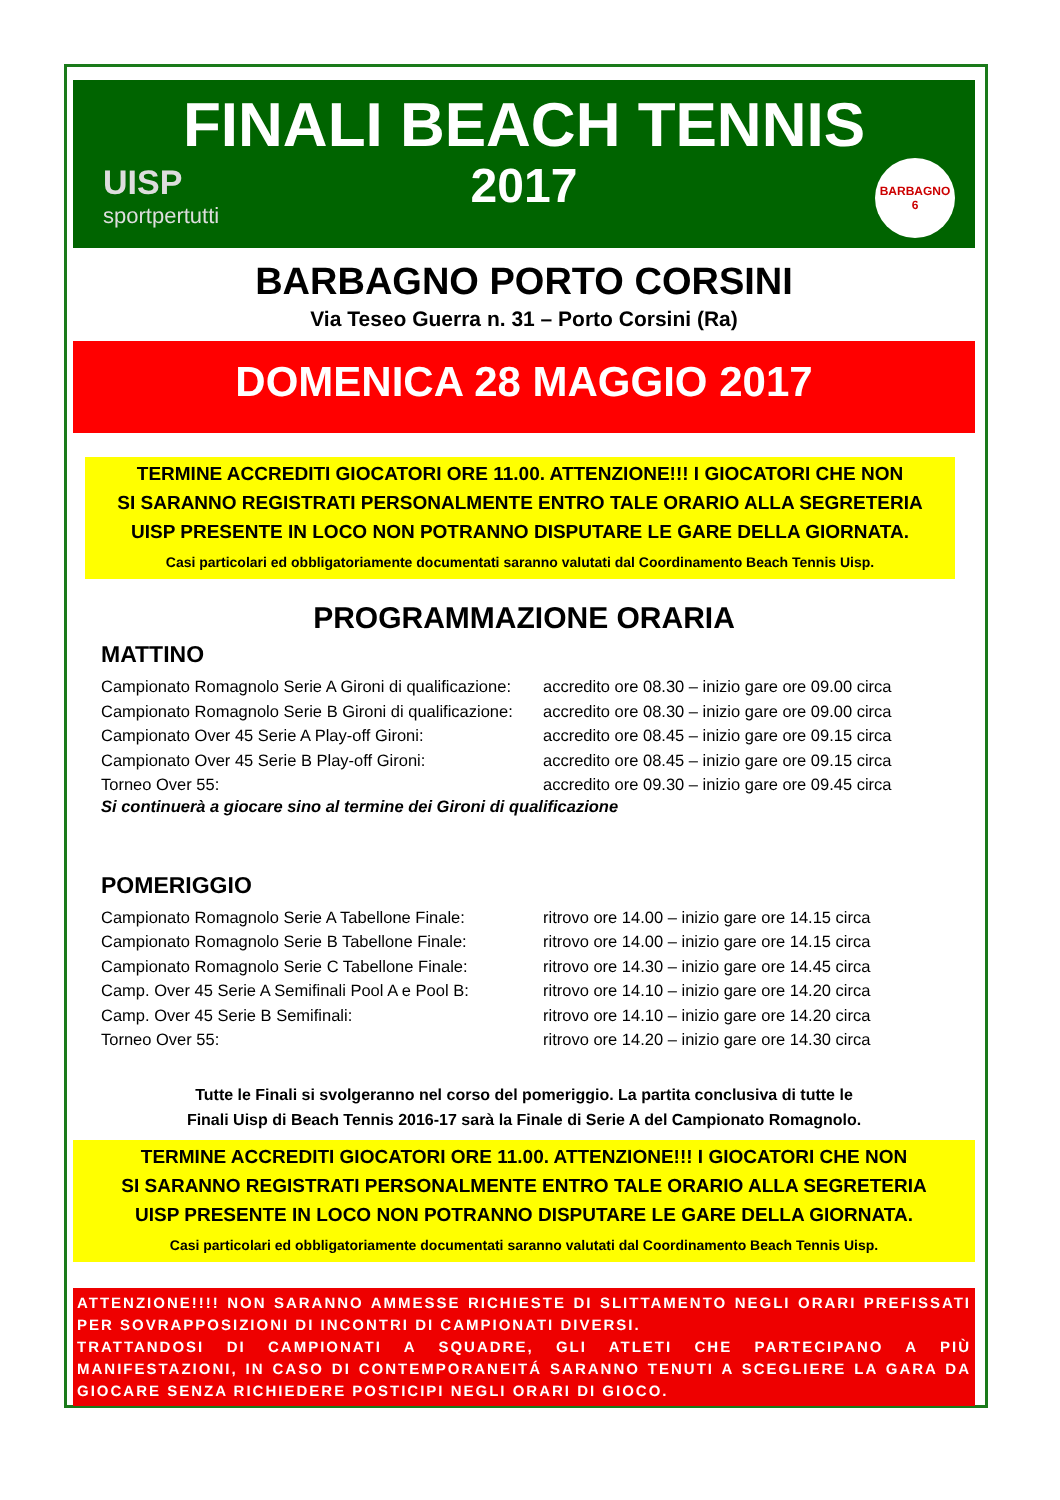FINALI BEACH TENNIS
2017
UISP
sportpertutti
BARBAGNO
6
BARBAGNO PORTO CORSINI
Via Teseo Guerra n. 31 – Porto Corsini (Ra)
DOMENICA 28 MAGGIO 2017
TERMINE ACCREDITI GIOCATORI ORE 11.00. ATTENZIONE!!! I GIOCATORI CHE NON
SI SARANNO REGISTRATI PERSONALMENTE ENTRO TALE ORARIO ALLA SEGRETERIA
UISP PRESENTE IN LOCO NON POTRANNO DISPUTARE LE GARE DELLA GIORNATA.
Casi particolari ed obbligatoriamente documentati saranno valutati dal Coordinamento Beach Tennis Uisp.
PROGRAMMAZIONE ORARIA
MATTINO
Campionato Romagnolo Serie A Gironi di qualificazione: accredito ore 08.30 – inizio gare ore 09.00 circa
Campionato Romagnolo Serie B Gironi di qualificazione: accredito ore 08.30 – inizio gare ore 09.00 circa
Campionato Over 45 Serie A Play-off Gironi: accredito ore 08.45 – inizio gare ore 09.15 circa
Campionato Over 45 Serie B Play-off Gironi: accredito ore 08.45 – inizio gare ore 09.15 circa
Torneo Over 55: accredito ore 09.30 – inizio gare ore 09.45 circa
Si continuerà a giocare sino al termine dei Gironi di qualificazione
POMERIGGIO
Campionato Romagnolo Serie A Tabellone Finale: ritrovo ore 14.00 – inizio gare ore 14.15 circa
Campionato Romagnolo Serie B Tabellone Finale: ritrovo ore 14.00 – inizio gare ore 14.15 circa
Campionato Romagnolo Serie C Tabellone Finale: ritrovo ore 14.30 – inizio gare ore 14.45 circa
Camp. Over 45 Serie A Semifinali Pool A e Pool B: ritrovo ore 14.10 – inizio gare ore 14.20 circa
Camp. Over 45 Serie B Semifinali: ritrovo ore 14.10 – inizio gare ore 14.20 circa
Torneo Over 55: ritrovo ore 14.20 – inizio gare ore 14.30 circa
Tutte le Finali si svolgeranno nel corso del pomeriggio. La partita conclusiva di tutte le
Finali Uisp di Beach Tennis 2016-17 sarà la Finale di Serie A del Campionato Romagnolo.
TERMINE ACCREDITI GIOCATORI ORE 11.00. ATTENZIONE!!! I GIOCATORI CHE NON
SI SARANNO REGISTRATI PERSONALMENTE ENTRO TALE ORARIO ALLA SEGRETERIA
UISP PRESENTE IN LOCO NON POTRANNO DISPUTARE LE GARE DELLA GIORNATA.
Casi particolari ed obbligatoriamente documentati saranno valutati dal Coordinamento Beach Tennis Uisp.
ATTENZIONE!!!! NON SARANNO AMMESSE RICHIESTE DI SLITTAMENTO NEGLI ORARI PREFISSATI PER SOVRAPPOSIZIONI DI INCONTRI DI CAMPIONATI DIVERSI.
TRATTANDOSI DI CAMPIONATI A SQUADRE, GLI ATLETI CHE PARTECIPANO A PIÙ MANIFESTAZIONI, IN CASO DI CONTEMPORANEITÁ SARANNO TENUTI A SCEGLIERE LA GARA DA GIOCARE SENZA RICHIEDERE POSTICIPI NEGLI ORARI DI GIOCO.